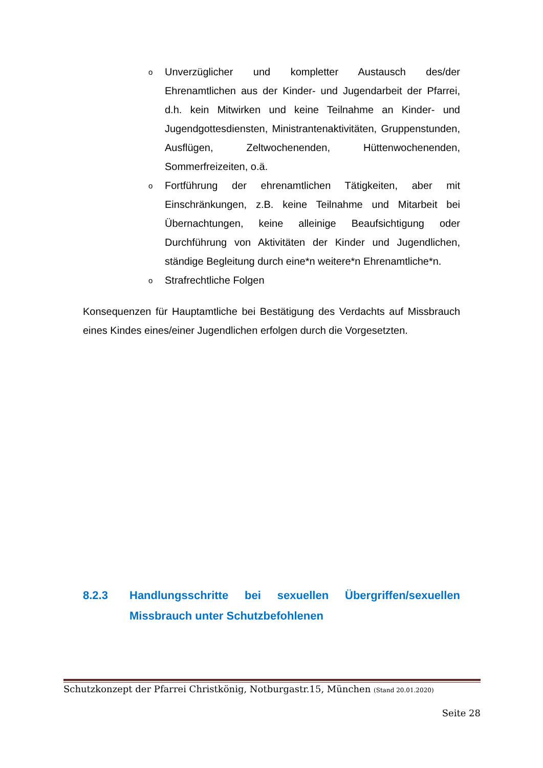o Unverzüglicher und kompletter Austausch des/der Ehrenamtlichen aus der Kinder- und Jugendarbeit der Pfarrei, d.h. kein Mitwirken und keine Teilnahme an Kinder- und Jugendgottesdiensten, Ministrantenaktivitäten, Gruppenstunden, Ausflügen, Zeltwochenenden, Hüttenwochenenden, Sommerfreizeiten, o.ä.
o Fortführung der ehrenamtlichen Tätigkeiten, aber mit Einschränkungen, z.B. keine Teilnahme und Mitarbeit bei Übernachtungen, keine alleinige Beaufsichtigung oder Durchführung von Aktivitäten der Kinder und Jugendlichen, ständige Begleitung durch eine*n weitere*n Ehrenamtliche*n.
o Strafrechtliche Folgen
Konsequenzen für Hauptamtliche bei Bestätigung des Verdachts auf Missbrauch eines Kindes eines/einer Jugendlichen erfolgen durch die Vorgesetzten.
8.2.3 Handlungsschritte bei sexuellen Übergriffen/sexuellen Missbrauch unter Schutzbefohlenen
Schutzkonzept der Pfarrei Christkönig, Notburgastr.15, München (Stand 20.01.2020)
Seite 28